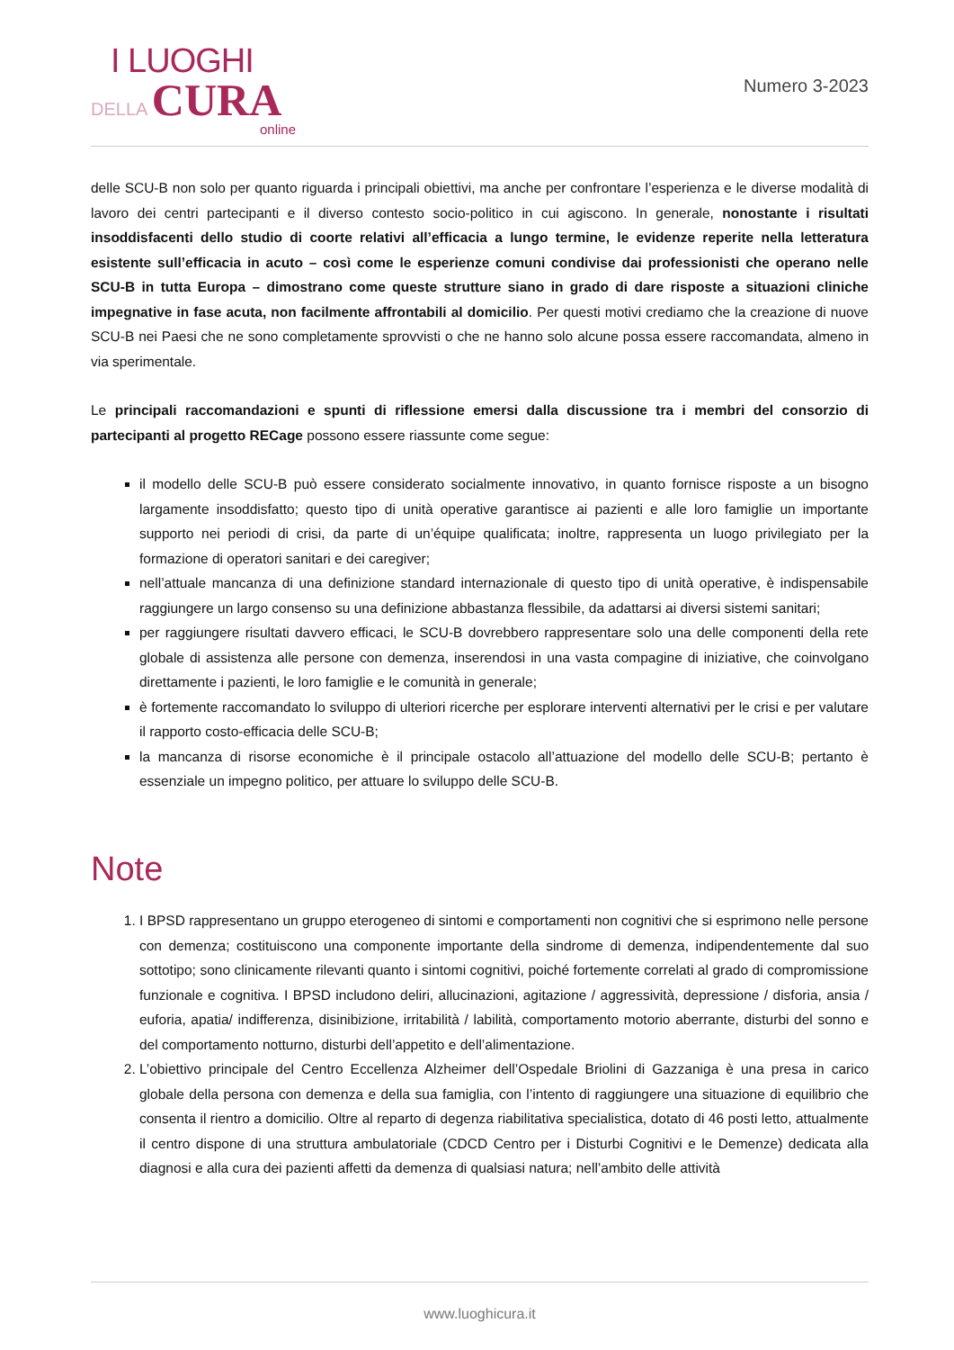I LUOGHI
DELLA CURA
online
Numero 3-2023
delle SCU-B non solo per quanto riguarda i principali obiettivi, ma anche per confrontare l’esperienza e le diverse modalità di lavoro dei centri partecipanti e il diverso contesto socio-politico in cui agiscono. In generale, nonostante i risultati insoddisfacenti dello studio di coorte relativi all’efficacia a lungo termine, le evidenze reperite nella letteratura esistente sull’efficacia in acuto – così come le esperienze comuni condivise dai professionisti che operano nelle SCU-B in tutta Europa – dimostrano come queste strutture siano in grado di dare risposte a situazioni cliniche impegnative in fase acuta, non facilmente affrontabili al domicilio. Per questi motivi crediamo che la creazione di nuove SCU-B nei Paesi che ne sono completamente sprovvisti o che ne hanno solo alcune possa essere raccomandata, almeno in via sperimentale.
Le principali raccomandazioni e spunti di riflessione emersi dalla discussione tra i membri del consorzio di partecipanti al progetto RECage possono essere riassunte come segue:
il modello delle SCU-B può essere considerato socialmente innovativo, in quanto fornisce risposte a un bisogno largamente insoddisfatto; questo tipo di unità operative garantisce ai pazienti e alle loro famiglie un importante supporto nei periodi di crisi, da parte di un’équipe qualificata; inoltre, rappresenta un luogo privilegiato per la formazione di operatori sanitari e dei caregiver;
nell’attuale mancanza di una definizione standard internazionale di questo tipo di unità operative, è indispensabile raggiungere un largo consenso su una definizione abbastanza flessibile, da adattarsi ai diversi sistemi sanitari;
per raggiungere risultati davvero efficaci, le SCU-B dovrebbero rappresentare solo una delle componenti della rete globale di assistenza alle persone con demenza, inserendosi in una vasta compagine di iniziative, che coinvolgano direttamente i pazienti, le loro famiglie e le comunità in generale;
è fortemente raccomandato lo sviluppo di ulteriori ricerche per esplorare interventi alternativi per le crisi e per valutare il rapporto costo-efficacia delle SCU-B;
la mancanza di risorse economiche è il principale ostacolo all’attuazione del modello delle SCU-B; pertanto è essenziale un impegno politico, per attuare lo sviluppo delle SCU-B.
Note
1. I BPSD rappresentano un gruppo eterogeneo di sintomi e comportamenti non cognitivi che si esprimono nelle persone con demenza; costituiscono una componente importante della sindrome di demenza, indipendentemente dal suo sottotipo; sono clinicamente rilevanti quanto i sintomi cognitivi, poiché fortemente correlati al grado di compromissione funzionale e cognitiva. I BPSD includono deliri, allucinazioni, agitazione / aggressività, depressione / disforia, ansia / euforia, apatia/ indifferenza, disinibizione, irritabilità / labilità, comportamento motorio aberrante, disturbi del sonno e del comportamento notturno, disturbi dell’appetito e dell’alimentazione.
2. L’obiettivo principale del Centro Eccellenza Alzheimer dell’Ospedale Briolini di Gazzaniga è una presa in carico globale della persona con demenza e della sua famiglia, con l’intento di raggiungere una situazione di equilibrio che consenta il rientro a domicilio. Oltre al reparto di degenza riabilitativa specialistica, dotato di 46 posti letto, attualmente il centro dispone di una struttura ambulatoriale (CDCD Centro per i Disturbi Cognitivi e le Demenze) dedicata alla diagnosi e alla cura dei pazienti affetti da demenza di qualsiasi natura; nell’ambito delle attività
www.luoghicura.it